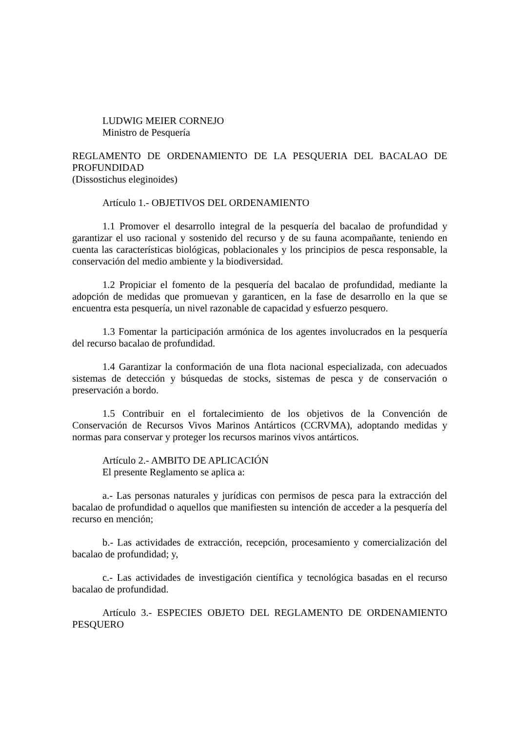LUDWIG MEIER CORNEJO
Ministro de Pesquería
REGLAMENTO DE ORDENAMIENTO DE LA PESQUERIA DEL BACALAO DE PROFUNDIDAD
(Dissostichus eleginoides)
Artículo 1.- OBJETIVOS DEL ORDENAMIENTO
1.1 Promover el desarrollo integral de la pesquería del bacalao de profundidad y garantizar el uso racional y sostenido del recurso y de su fauna acompañante, teniendo en cuenta las características biológicas, poblacionales y los principios de pesca responsable, la conservación del medio ambiente y la biodiversidad.
1.2 Propiciar el fomento de la pesquería del bacalao de profundidad, mediante la adopción de medidas que promuevan y garanticen, en la fase de desarrollo en la que se encuentra esta pesquería, un nivel razonable de capacidad y esfuerzo pesquero.
1.3 Fomentar la participación armónica de los agentes involucrados en la pesquería del recurso bacalao de profundidad.
1.4 Garantizar la conformación de una flota nacional especializada, con adecuados sistemas de detección y búsquedas de stocks, sistemas de pesca y de conservación o preservación a bordo.
1.5 Contribuir en el fortalecimiento de los objetivos de la Convención de Conservación de Recursos Vivos Marinos Antárticos (CCRVMA), adoptando medidas y normas para conservar y proteger los recursos marinos vivos antárticos.
Artículo 2.- AMBITO DE APLICACIÓN
El presente Reglamento se aplica a:
a.- Las personas naturales y jurídicas con permisos de pesca para la extracción del bacalao de profundidad o aquellos que manifiesten su intención de acceder a la pesquería del recurso en mención;
b.- Las actividades de extracción, recepción, procesamiento y comercialización del bacalao de profundidad; y,
c.- Las actividades de investigación científica y tecnológica basadas en el recurso bacalao de profundidad.
Artículo 3.- ESPECIES OBJETO DEL REGLAMENTO DE ORDENAMIENTO PESQUERO